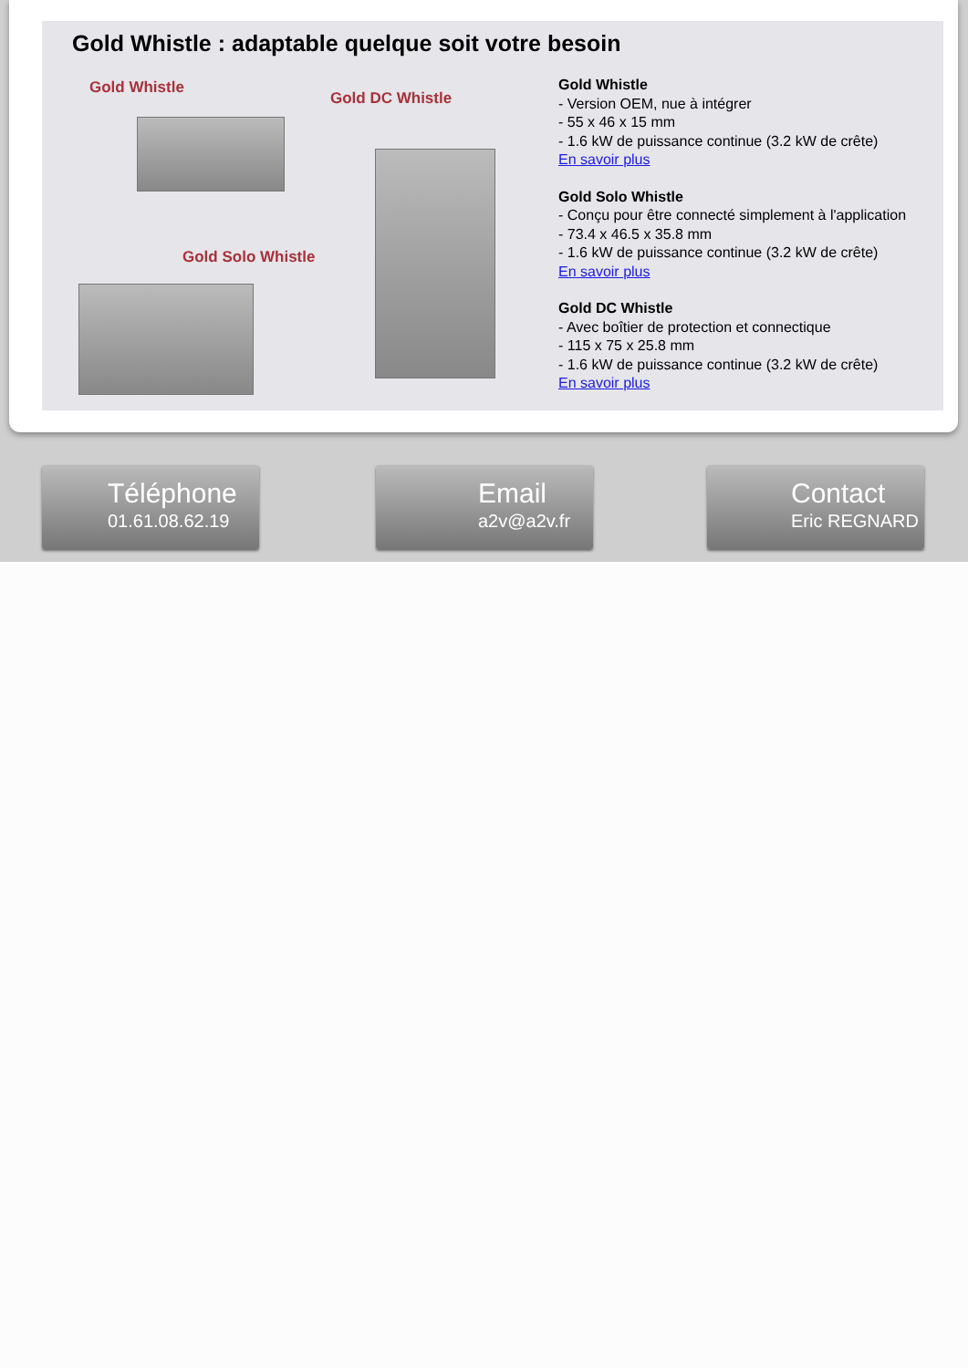Gold Whistle : adaptable quelque soit votre besoin
Gold Whistle
Gold DC Whistle
Gold Solo Whistle
Gold Whistle
- Version OEM, nue à intégrer
- 55 x 46 x 15 mm
- 1.6 kW de puissance continue (3.2 kW de crête)
En savoir plus
Gold Solo Whistle
- Conçu pour être connecté simplement à l'application
- 73.4 x 46.5 x 35.8 mm
- 1.6 kW de puissance continue (3.2 kW de crête)
En savoir plus
Gold DC Whistle
- Avec boîtier de protection et connectique
- 115 x 75 x 25.8 mm
- 1.6 kW de puissance continue (3.2 kW de crête)
En savoir plus
Téléphone
01.61.08.62.19
Email
a2v@a2v.fr
Contact
Eric REGNARD